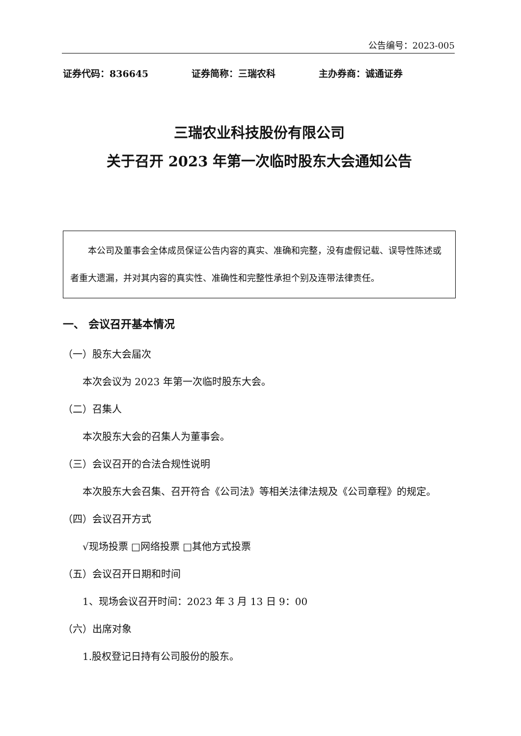公告编号：2023-005
证券代码：836645 证券简称：三瑞农科 主办券商：诚通证券
三瑞农业科技股份有限公司
关于召开 2023 年第一次临时股东大会通知公告
本公司及董事会全体成员保证公告内容的真实、准确和完整，没有虚假记载、误导性陈述或者重大遗漏，并对其内容的真实性、准确性和完整性承担个别及连带法律责任。
一、 会议召开基本情况
（一）股东大会届次
本次会议为 2023 年第一次临时股东大会。
（二）召集人
本次股东大会的召集人为董事会。
（三）会议召开的合法合规性说明
本次股东大会召集、召开符合《公司法》等相关法律法规及《公司章程》的规定。
（四）会议召开方式
√现场投票 □网络投票 □其他方式投票
（五）会议召开日期和时间
1、现场会议召开时间：2023 年 3 月 13 日 9：00
（六）出席对象
1.股权登记日持有公司股份的股东。